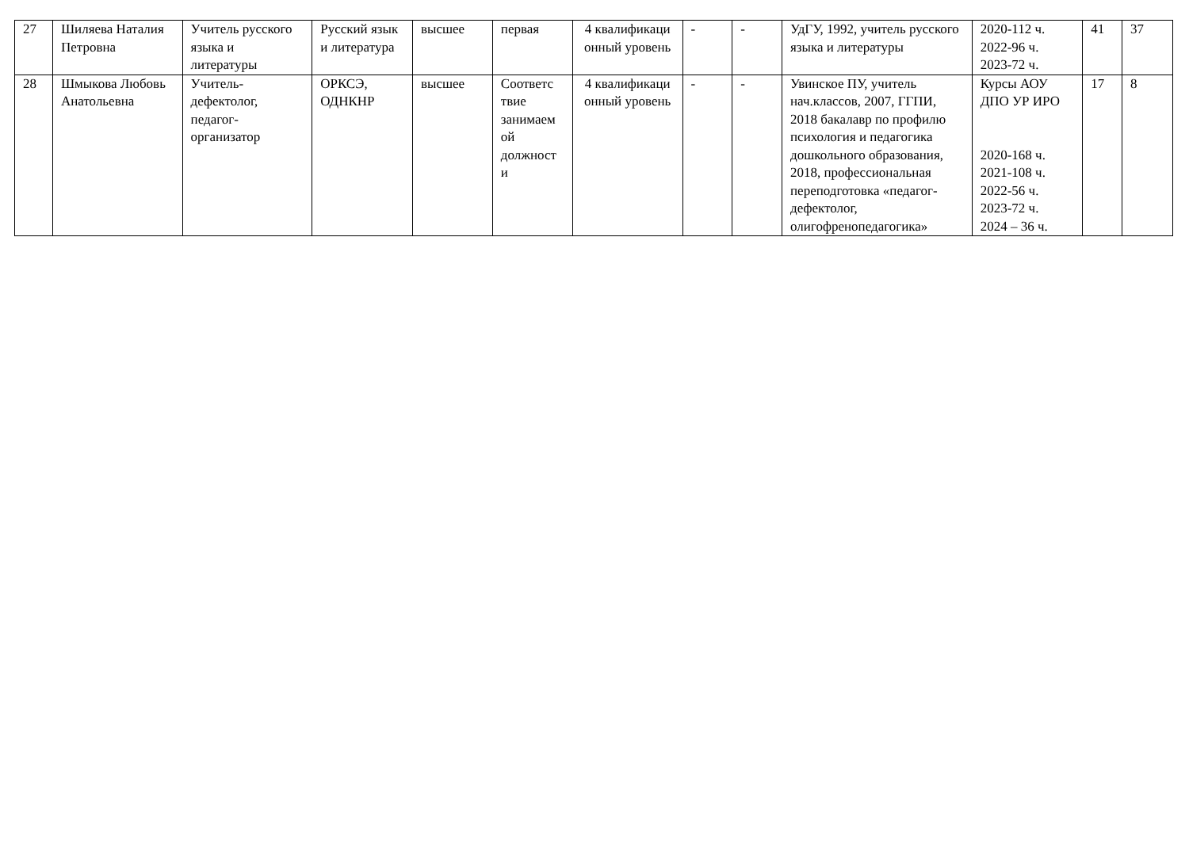| 27 | Шиляева Наталия Петровна | Учитель русского языка и литературы | Русский язык и литература | высшее | первая | 4 квалификаци онный уровень | - | - | УдГУ, 1992, учитель русского языка и литературы | 2020-112 ч. 2022-96 ч. 2023-72 ч. | 41 | 37 |
| 28 | Шмыкова Любовь Анатольевна | Учитель-дефектолог, педагог-организатор | ОРКСЭ, ОДНКНР | высшее | Соответс твие занимаем ой должност и | 4 квалификаци онный уровень | - | - | Увинское ПУ, учитель нач.классов, 2007, ГГПИ, 2018 бакалавр по профилю психология и педагогика дошкольного образования, 2018, профессиональная переподготовка «педагог-дефектолог, олигофренопедагогика» | Курсы АОУ ДПО УР ИРО 2020-168 ч. 2021-108 ч. 2022-56 ч. 2023-72 ч. 2024 – 36 ч. | 17 | 8 |